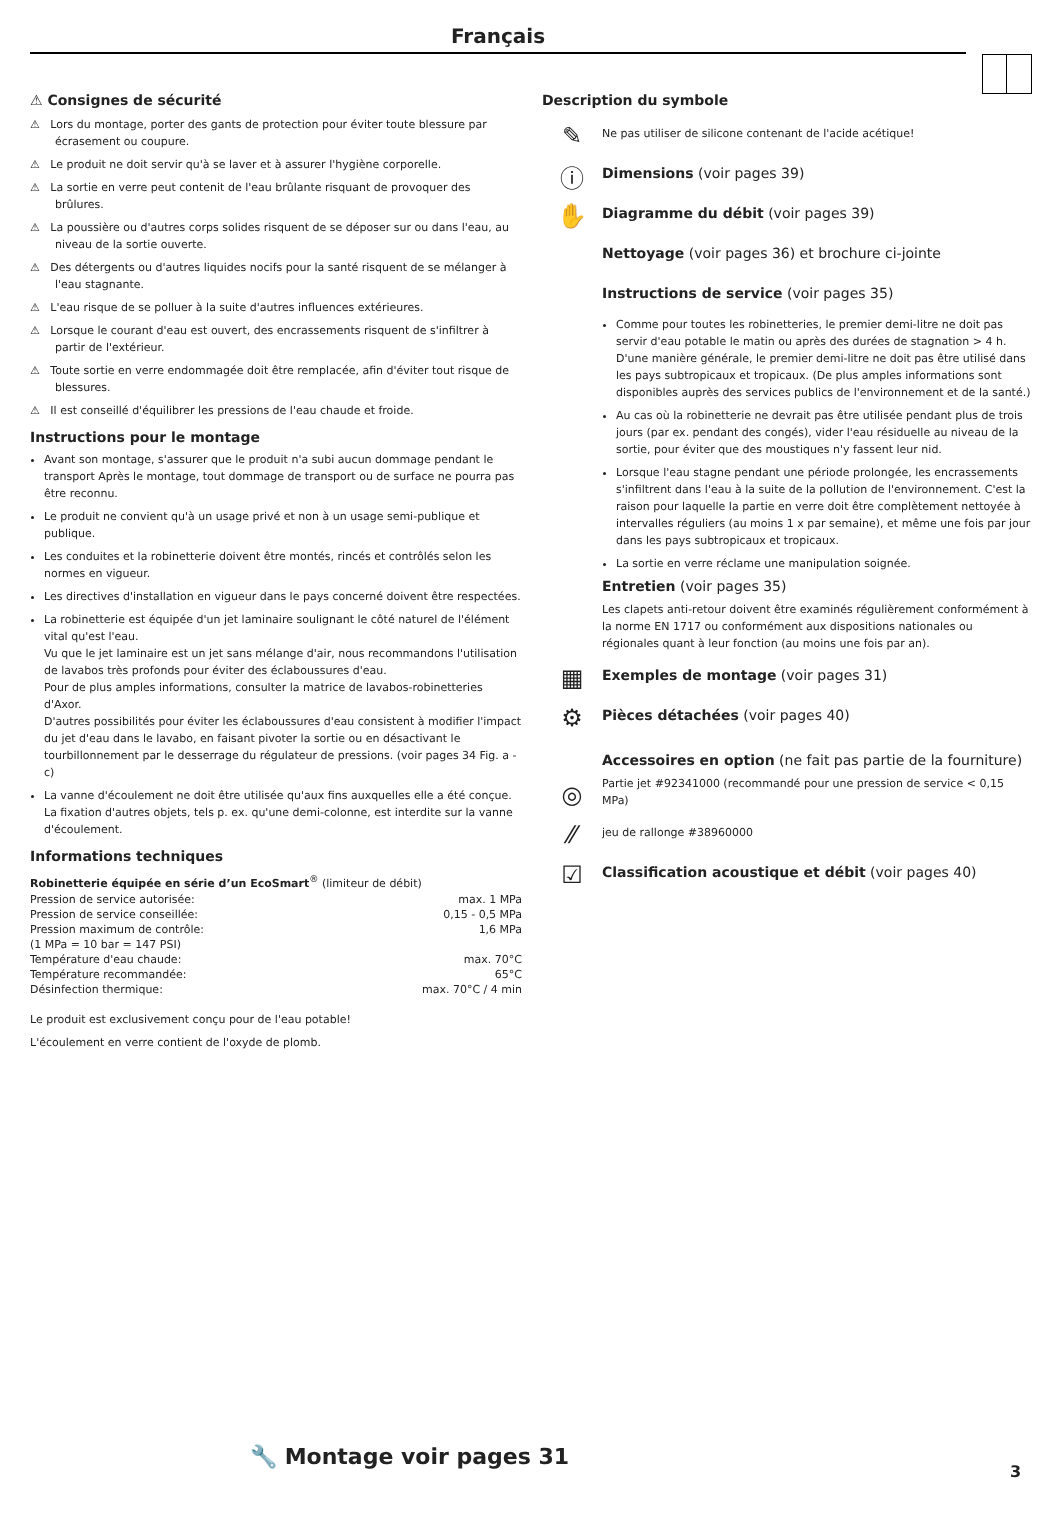Français
⚠ Consignes de sécurité
⚠ Lors du montage, porter des gants de protection pour éviter toute blessure par écrasement ou coupure.
⚠ Le produit ne doit servir qu'à se laver et à assurer l'hygiène corporelle.
⚠ La sortie en verre peut contenit de l'eau brûlante risquant de provoquer des brûlures.
⚠ La poussière ou d'autres corps solides risquent de se déposer sur ou dans l'eau, au niveau de la sortie ouverte.
⚠ Des détergents ou d'autres liquides nocifs pour la santé risquent de se mélanger à l'eau stagnante.
⚠ L'eau risque de se polluer à la suite d'autres influences extérieures.
⚠ Lorsque le courant d'eau est ouvert, des encrassements risquent de s'infiltrer à partir de l'extérieur.
⚠ Toute sortie en verre endommagée doit être remplacée, afin d'éviter tout risque de blessures.
⚠ Il est conseillé d'équilibrer les pressions de l'eau chaude et froide.
Instructions pour le montage
Avant son montage, s'assurer que le produit n'a subi aucun dommage pendant le transport Après le montage, tout dommage de transport ou de surface ne pourra pas être reconnu.
Le produit ne convient qu'à un usage privé et non à un usage semi-publique et publique.
Les conduites et la robinetterie doivent être montés, rincés et contrôlés selon les normes en vigueur.
Les directives d'installation en vigueur dans le pays concerné doivent être respectées.
La robinetterie est équipée d'un jet laminaire soulignant le côté naturel de l'élément vital qu'est l'eau.
Vu que le jet laminaire est un jet sans mélange d'air, nous recommandons l'utilisation de lavabos très profonds pour éviter des éclaboussures d'eau.
Pour de plus amples informations, consulter la matrice de lavabos-robinetteries d'Axor.
D'autres possibilités pour éviter les éclaboussures d'eau consistent à modifier l'impact du jet d'eau dans le lavabo, en faisant pivoter la sortie ou en désactivant le tourbillonnement par le desserrage du régulateur de pressions. (voir pages 34 Fig. a - c)
La vanne d'écoulement ne doit être utilisée qu'aux fins auxquelles elle a été conçue. La fixation d'autres objets, tels p. ex. qu'une demi-colonne, est interdite sur la vanne d'écoulement.
Informations techniques
Robinetterie équipée en série d’un EcoSmart<sup>®</sup> (limiteur de débit)
| Pression de service autorisée: | max. 1 MPa |
| Pression de service conseillée: | 0,15 - 0,5 MPa |
| Pression maximum de contrôle: | 1,6 MPa |
| (1 MPa = 10 bar = 147 PSI) | |
| Température d'eau chaude: | max. 70°C |
| Température recommandée: | 65°C |
| Désinfection thermique: | max. 70°C / 4 min |
Le produit est exclusivement conçu pour de l'eau potable!
L'écoulement en verre contient de l'oxyde de plomb.
Description du symbole
✎
Ne pas utiliser de silicone contenant de l'acide acétique!
ⓘ
Dimensions (voir pages 39)
✋
Diagramme du débit (voir pages 39)
Nettoyage (voir pages 36) et brochure ci-jointe
Instructions de service (voir pages 35)
Comme pour toutes les robinetteries, le premier demi-litre ne doit pas servir d'eau potable le matin ou après des durées de stagnation > 4 h. D'une manière générale, le premier demi-litre ne doit pas être utilisé dans les pays subtropicaux et tropicaux. (De plus amples informations sont disponibles auprès des services publics de l'environnement et de la santé.)
Au cas où la robinetterie ne devrait pas être utilisée pendant plus de trois jours (par ex. pendant des congés), vider l'eau résiduelle au niveau de la sortie, pour éviter que des moustiques n'y fassent leur nid.
Lorsque l'eau stagne pendant une période prolongée, les encrassements s'infiltrent dans l'eau à la suite de la pollution de l'environnement. C'est la raison pour laquelle la partie en verre doit être complètement nettoyée à intervalles réguliers (au moins 1 x par semaine), et même une fois par jour dans les pays subtropicaux et tropicaux.
La sortie en verre réclame une manipulation soignée.
Entretien (voir pages 35)
Les clapets anti-retour doivent être examinés régulièrement conformément à la norme EN 1717 ou conformément aux dispositions nationales ou régionales quant à leur fonction (au moins une fois par an).
▦
Exemples de montage (voir pages 31)
⚙
Pièces détachées (voir pages 40)
Accessoires en option (ne fait pas partie de la fourniture)
◎
Partie jet #92341000 (recommandé pour une pression de service < 0,15 MPa)
⁄⁄
jeu de rallonge #38960000
☑
Classification acoustique et débit (voir pages 40)
🔧 Montage voir pages 31
3